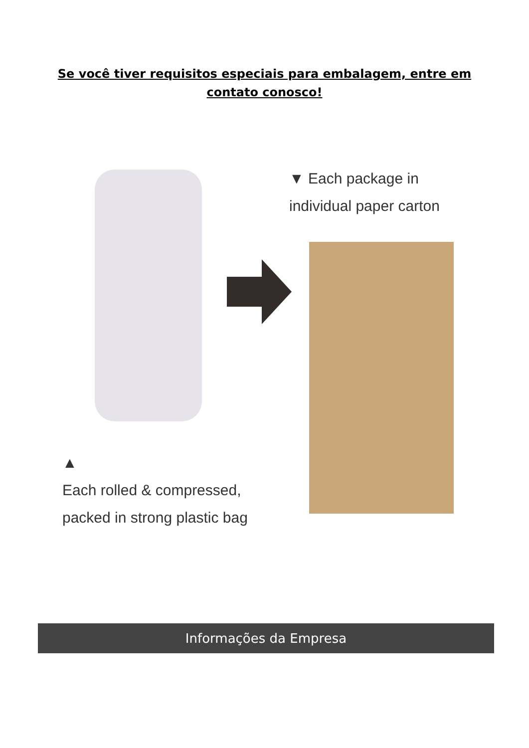Se você tiver requisitos especiais para embalagem, entre em contato conosco!
▼ Each package in individual paper carton
▲
Each rolled & compressed, packed in strong plastic bag
Informações da Empresa